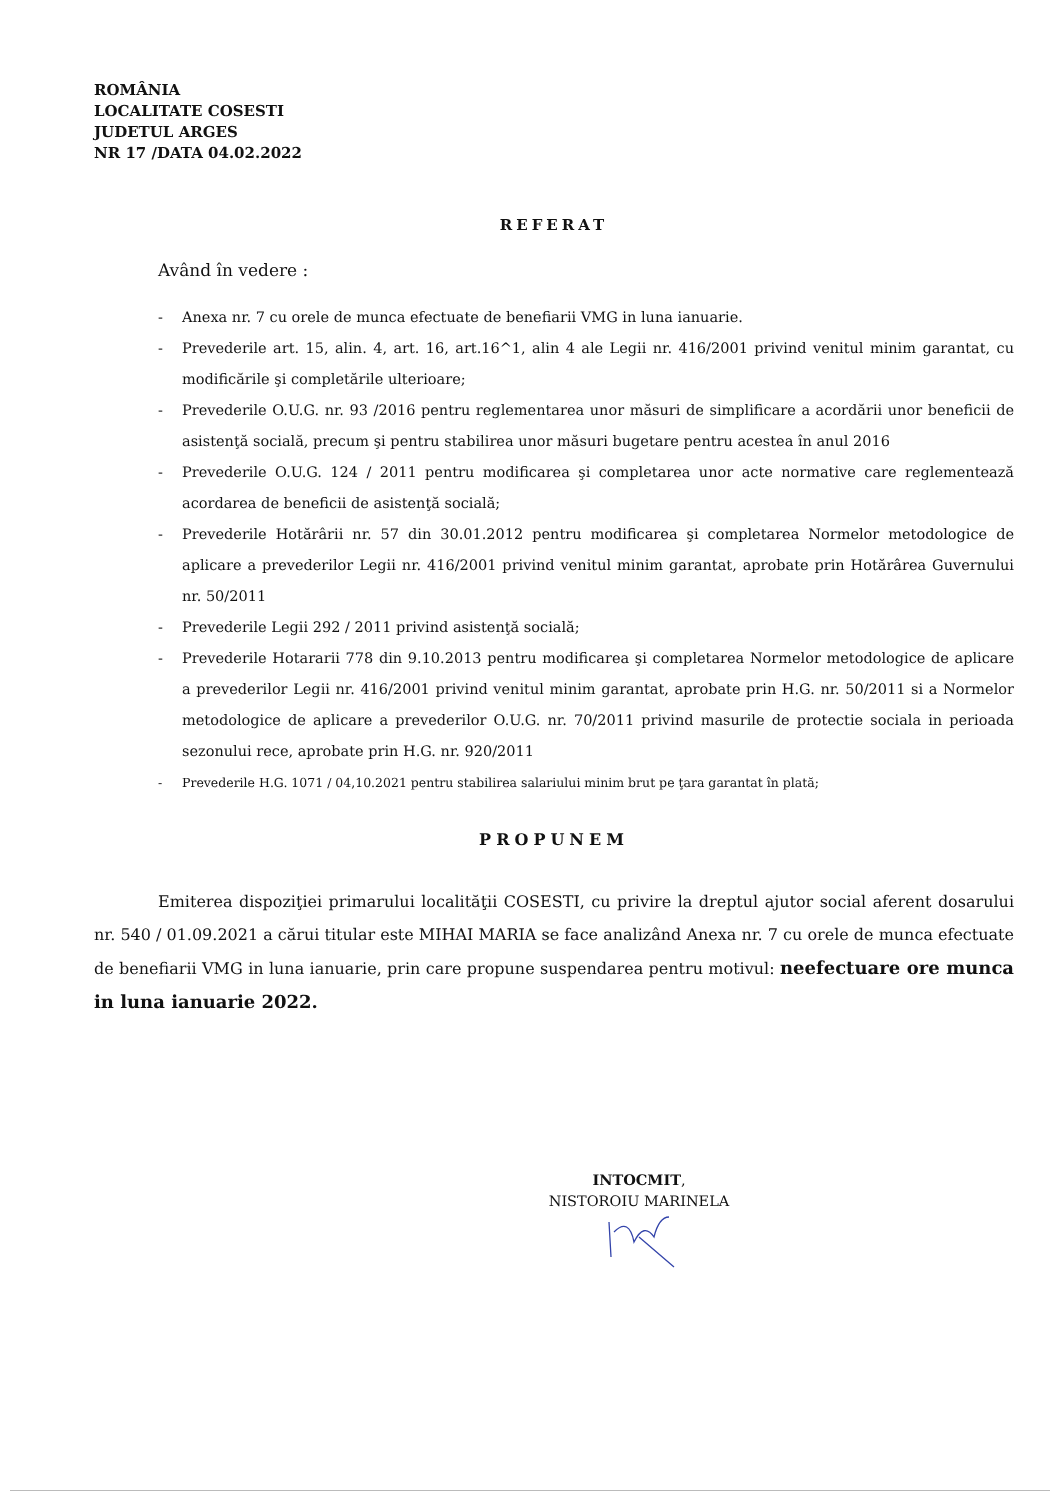ROMÂNIA
LOCALITATE COSESTI
JUDETUL ARGES
NR 17 /DATA 04.02.2022
REFERAT
Având în vedere :
- Anexa nr. 7 cu orele de munca efectuate de benefiarii VMG in luna ianuarie.
- Prevederile art. 15, alin. 4, art. 16, art.16^1, alin 4 ale Legii nr. 416/2001 privind venitul minim garantat, cu modificările şi completările ulterioare;
- Prevederile O.U.G. nr. 93 /2016 pentru reglementarea unor măsuri de simplificare a acordării unor beneficii de asistenţă socială, precum şi pentru stabilirea unor măsuri bugetare pentru acestea în anul 2016
- Prevederile O.U.G. 124 / 2011 pentru modificarea şi completarea unor acte normative care reglementează acordarea de beneficii de asistenţă socială;
- Prevederile Hotărârii nr. 57 din 30.01.2012 pentru modificarea şi completarea Normelor metodologice de aplicare a prevederilor Legii nr. 416/2001 privind venitul minim garantat, aprobate prin Hotărârea Guvernului nr. 50/2011
- Prevederile Legii 292 / 2011 privind asistenţă socială;
- Prevederile Hotararii 778 din 9.10.2013 pentru modificarea şi completarea Normelor metodologice de aplicare a prevederilor Legii nr. 416/2001 privind venitul minim garantat, aprobate prin H.G. nr. 50/2011 si a Normelor metodologice de aplicare a prevederilor O.U.G. nr. 70/2011 privind masurile de protectie sociala in perioada sezonului rece, aprobate prin H.G. nr. 920/2011
- Prevederile H.G. 1071 / 04,10.2021 pentru stabilirea salariului minim brut pe ţara garantat în plată;
PROPUNEM
Emiterea dispoziţiei primarului localităţii COSESTI, cu privire la dreptul ajutor social aferent dosarului nr. 540 / 01.09.2021 a cărui titular este MIHAI MARIA se face analizând Anexa nr. 7 cu orele de munca efectuate de benefiarii VMG in luna ianuarie, prin care propune suspendarea pentru motivul: neefectuare ore munca in luna ianuarie 2022.
INTOCMIT,
NISTOROIU MARINELA